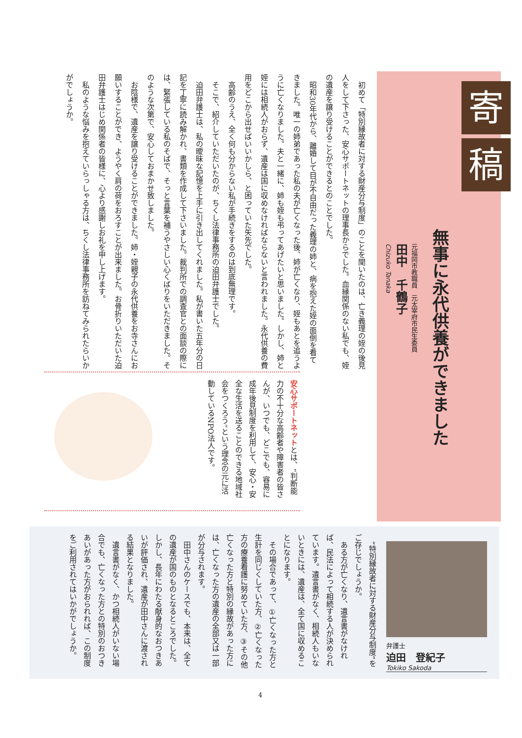寄稿
無事に永代供養ができました
元福岡市教職員　元太宰府市民生委員
田中　千鶴子
Chizuko Tanaka
初めて「特別縁故者に対する財産分与制度」のことを聞いたのは、亡き義理の姪の後見人をして下さった、安心サポートネットの理事長からでした。血縁関係のない私でも、姪の遺産を譲り受けることができるとのことでした。
昭和30年代から、離婚して目が不自由だった義理の姉と、病を抱えた姪の面倒を看てきました。唯一の姉弟であった私の夫が亡くなった後、姉が亡くなり、姪もあとを追うように亡くなりました。夫と一緒に、姉も姪も弔ってあげたいと思いました。しかし、姉と姪には相続人がおらず、遺産は国に収めなければならないと言われました。永代供養の費用をどこから出せばいいかしら、と困っていた矢先でした。
高齢のうえ、全く何も分からない私が手続きをするのは到底無理です。
そこで、紹介していただいたのが、ちくし法律事務所の迫田弁護士でした。
迫田弁護士は、私の曖昧な記憶を上手に引き出してくれました。私が書いた五年分の日記を丁寧に読み解かれ、書類を作成して下さいました。裁判所での調査官との面談の際には、緊張している私のそばで、そっと言葉を補うやさしい心くばりをいただきました。そのような次第で、安心しておまかせ致しました。
お陰様で、遺産を譲り受けることができました。姉・姪親子の永代供養をお寺さんにお願いすることができ、ようやく肩の荷をおろすことが出来ました。お骨折りいただいた迫田弁護士はじめ関係者の皆様に、心より感謝しお礼を申し上げます。
私のような悩みを抱えていらっしゃる方は、ちくし法律事務所を訪ねてみられたらいかがでしょうか。
安心サポートネットとは、“判断能力の不十分な高齢者や障害者の皆さんが、いつでも、どこでも、容易に成年後見制度を利用して、安心・安全な生活を送ることのできる地域社会をつくろう”という理念の元に活動しているNPO法人です。
“特別縁故者に対する財産分与制度”をご存じでしょうか。
ある方が亡くなり、遺言書がなければ、民法によって相続する人が決められています。遺言書がなく、相続人もいないときには、遺産は、全て国に収めることになります。
その場合であって、①亡くなった方と生計を同じくしていた方、②亡くなった方の療養看護に努めていた方、③その他亡くなった方と特別の縁故があった方には、亡くなった方の遺産の全部又は一部が分与されます。
田中さんのケースでも、本来は、全ての遺産が国のものとなるところでした。しかし、長年にわたる献身的なおつきあいが評価され、遺産が田中さんに渡される結果となりました。
遺言書がなく、かつ相続人がいない場合でも、亡くなった方との特別のおつきあいがあった方がおられれば、この制度をご利用されてはいかがでしょうか。
弁護士
迫田　登紀子
Tokiko Sakoda
4